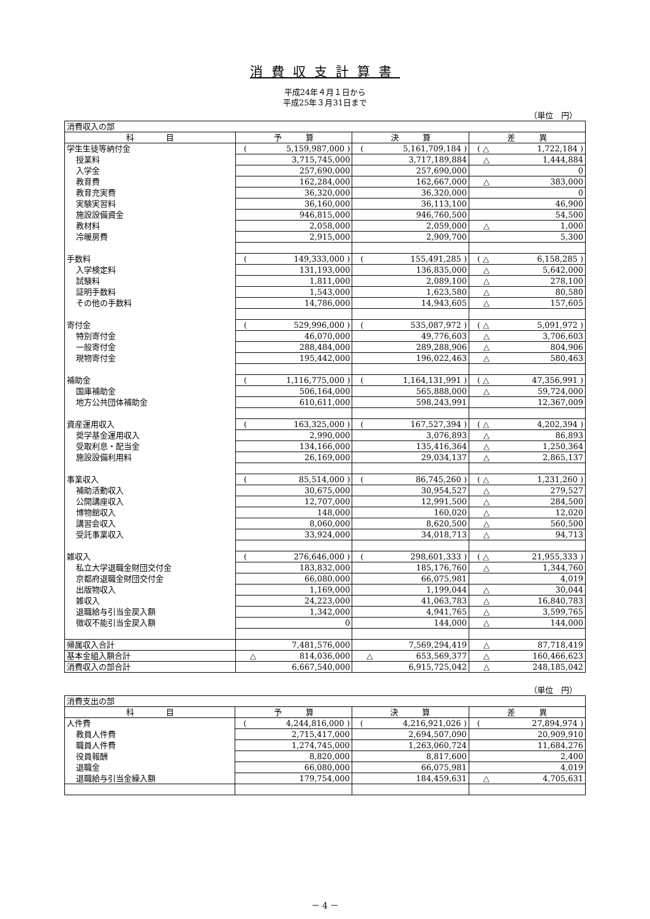消費収支計算書
平成24年４月１日から
平成25年３月31日まで
（単位　円）
| 消費収入の部 | | | |
| 科 目 | 予 算 | 決 算 | 差 異 |
| 学生生徒等納付金 | ( 5,159,987,000 ) | ( 5,161,709,184 ) | ( △ 1,722,184 ) |
| 授業料 | 3,715,745,000 | 3,717,189,884 | △ 1,444,884 |
| 入学金 | 257,690,000 | 257,690,000 | 0 |
| 教育費 | 162,284,000 | 162,667,000 | △ 383,000 |
| 教育充実費 | 36,320,000 | 36,320,000 | 0 |
| 実験実習料 | 36,160,000 | 36,113,100 | 46,900 |
| 施設設備資金 | 946,815,000 | 946,760,500 | 54,500 |
| 教材料 | 2,058,000 | 2,059,000 | △ 1,000 |
| 冷暖房費 | 2,915,000 | 2,909,700 | 5,300 |
| 手数料 | ( 149,333,000 ) | ( 155,491,285 ) | ( △ 6,158,285 ) |
| 入学検定料 | 131,193,000 | 136,835,000 | △ 5,642,000 |
| 試験料 | 1,811,000 | 2,089,100 | △ 278,100 |
| 証明手数料 | 1,543,000 | 1,623,580 | △ 80,580 |
| その他の手数料 | 14,786,000 | 14,943,605 | △ 157,605 |
| 寄付金 | ( 529,996,000 ) | ( 535,087,972 ) | ( △ 5,091,972 ) |
| 特別寄付金 | 46,070,000 | 49,776,603 | △ 3,706,603 |
| 一般寄付金 | 288,484,000 | 289,288,906 | △ 804,906 |
| 現物寄付金 | 195,442,000 | 196,022,463 | △ 580,463 |
| 補助金 | ( 1,116,775,000 ) | ( 1,164,131,991 ) | ( △ 47,356,991 ) |
| 国庫補助金 | 506,164,000 | 565,888,000 | △ 59,724,000 |
| 地方公共団体補助金 | 610,611,000 | 598,243,991 | 12,367,009 |
| 資産運用収入 | ( 163,325,000 ) | ( 167,527,394 ) | ( △ 4,202,394 ) |
| 奨学基金運用収入 | 2,990,000 | 3,076,893 | △ 86,893 |
| 受取利息・配当金 | 134,166,000 | 135,416,364 | △ 1,250,364 |
| 施設設備利用料 | 26,169,000 | 29,034,137 | △ 2,865,137 |
| 事業収入 | ( 85,514,000 ) | ( 86,745,260 ) | ( △ 1,231,260 ) |
| 補助活動収入 | 30,675,000 | 30,954,527 | △ 279,527 |
| 公開講座収入 | 12,707,000 | 12,991,500 | △ 284,500 |
| 博物館収入 | 148,000 | 160,020 | △ 12,020 |
| 講習会収入 | 8,060,000 | 8,620,500 | △ 560,500 |
| 受託事業収入 | 33,924,000 | 34,018,713 | △ 94,713 |
| 雑収入 | ( 276,646,000 ) | ( 298,601,333 ) | ( △ 21,955,333 ) |
| 私立大学退職金財団交付金 | 183,832,000 | 185,176,760 | △ 1,344,760 |
| 京都府退職金財団交付金 | 66,080,000 | 66,075,981 | 4,019 |
| 出版物収入 | 1,169,000 | 1,199,044 | △ 30,044 |
| 雑収入 | 24,223,000 | 41,063,783 | △ 16,840,783 |
| 退職給与引当金戻入額 | 1,342,000 | 4,941,765 | △ 3,599,765 |
| 徴収不能引当金戻入額 | 0 | 144,000 | △ 144,000 |
| 帰属収入合計 | 7,481,576,000 | 7,569,294,419 | △ 87,718,419 |
| 基本金組入額合計 | △ 814,036,000 | △ 653,569,377 | △ 160,466,623 |
| 消費収入の部合計 | 6,667,540,000 | 6,915,725,042 | △ 248,185,042 |
（単位　円）
| 消費支出の部 | | | |
| 科 目 | 予 算 | 決 算 | 差 異 |
| 人件費 | ( 4,244,816,000 ) | ( 4,216,921,026 ) | ( 27,894,974 ) |
| 教員人件費 | 2,715,417,000 | 2,694,507,090 | 20,909,910 |
| 職員人件費 | 1,274,745,000 | 1,263,060,724 | 11,684,276 |
| 役員報酬 | 8,820,000 | 8,817,600 | 2,400 |
| 退職金 | 66,080,000 | 66,075,981 | 4,019 |
| 退職給与引当金繰入額 | 179,754,000 | 184,459,631 | △ 4,705,631 |
－ 4 －